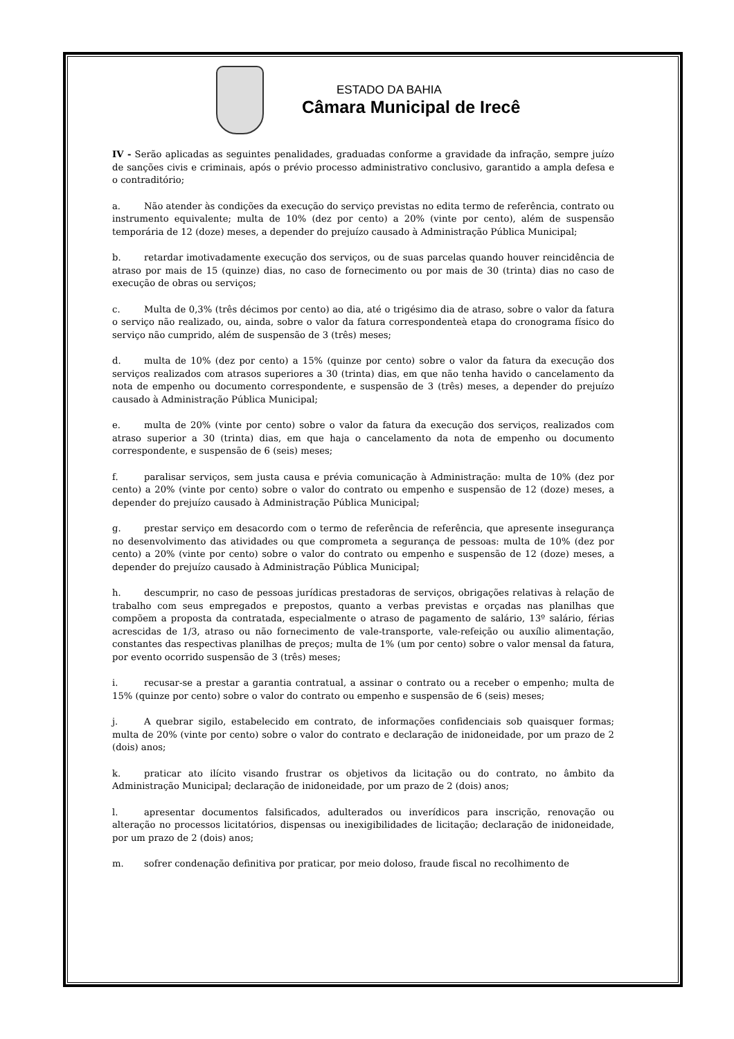ESTADO DA BAHIA
Câmara Municipal de Irecê
IV - Serão aplicadas as seguintes penalidades, graduadas conforme a gravidade da infração, sempre juízo de sanções civis e criminais, após o prévio processo administrativo conclusivo, garantido a ampla defesa e o contraditório;
a. Não atender às condições da execução do serviço previstas no edita termo de referência, contrato ou instrumento equivalente; multa de 10% (dez por cento) a 20% (vinte por cento), além de suspensão temporária de 12 (doze) meses, a depender do prejuízo causado à Administração Pública Municipal;
b. retardar imotivadamente execução dos serviços, ou de suas parcelas quando houver reincidência de atraso por mais de 15 (quinze) dias, no caso de fornecimento ou por mais de 30 (trinta) dias no caso de execução de obras ou serviços;
c. Multa de 0,3% (três décimos por cento) ao dia, até o trigésimo dia de atraso, sobre o valor da fatura o serviço não realizado, ou, ainda, sobre o valor da fatura correspondenteà etapa do cronograma físico do serviço não cumprido, além de suspensão de 3 (três) meses;
d. multa de 10% (dez por cento) a 15% (quinze por cento) sobre o valor da fatura da execução dos serviços realizados com atrasos superiores a 30 (trinta) dias, em que não tenha havido o cancelamento da nota de empenho ou documento correspondente, e suspensão de 3 (três) meses, a depender do prejuízo causado à Administração Pública Municipal;
e. multa de 20% (vinte por cento) sobre o valor da fatura da execução dos serviços, realizados com atraso superior a 30 (trinta) dias, em que haja o cancelamento da nota de empenho ou documento correspondente, e suspensão de 6 (seis) meses;
f. paralisar serviços, sem justa causa e prévia comunicação à Administração: multa de 10% (dez por cento) a 20% (vinte por cento) sobre o valor do contrato ou empenho e suspensão de 12 (doze) meses, a depender do prejuízo causado à Administração Pública Municipal;
g. prestar serviço em desacordo com o termo de referência de referência, que apresente insegurança no desenvolvimento das atividades ou que comprometa a segurança de pessoas: multa de 10% (dez por cento) a 20% (vinte por cento) sobre o valor do contrato ou empenho e suspensão de 12 (doze) meses, a depender do prejuízo causado à Administração Pública Municipal;
h. descumprir, no caso de pessoas jurídicas prestadoras de serviços, obrigações relativas à relação de trabalho com seus empregados e prepostos, quanto a verbas previstas e orçadas nas planilhas que compõem a proposta da contratada, especialmente o atraso de pagamento de salário, 13º salário, férias acrescidas de 1/3, atraso ou não fornecimento de vale-transporte, vale-refeição ou auxílio alimentação, constantes das respectivas planilhas de preços; multa de 1% (um por cento) sobre o valor mensal da fatura, por evento ocorrido suspensão de 3 (três) meses;
i. recusar-se a prestar a garantia contratual, a assinar o contrato ou a receber o empenho; multa de 15% (quinze por cento) sobre o valor do contrato ou empenho e suspensão de 6 (seis) meses;
j. A quebrar sigilo, estabelecido em contrato, de informações confidenciais sob quaisquer formas; multa de 20% (vinte por cento) sobre o valor do contrato e declaração de inidoneidade, por um prazo de 2 (dois) anos;
k. praticar ato ilícito visando frustrar os objetivos da licitação ou do contrato, no âmbito da Administração Municipal; declaração de inidoneidade, por um prazo de 2 (dois) anos;
l. apresentar documentos falsificados, adulterados ou inverídicos para inscrição, renovação ou alteração no processos licitatórios, dispensas ou inexigibilidades de licitação; declaração de inidoneidade, por um prazo de 2 (dois) anos;
m. sofrer condenação definitiva por praticar, por meio doloso, fraude fiscal no recolhimento de